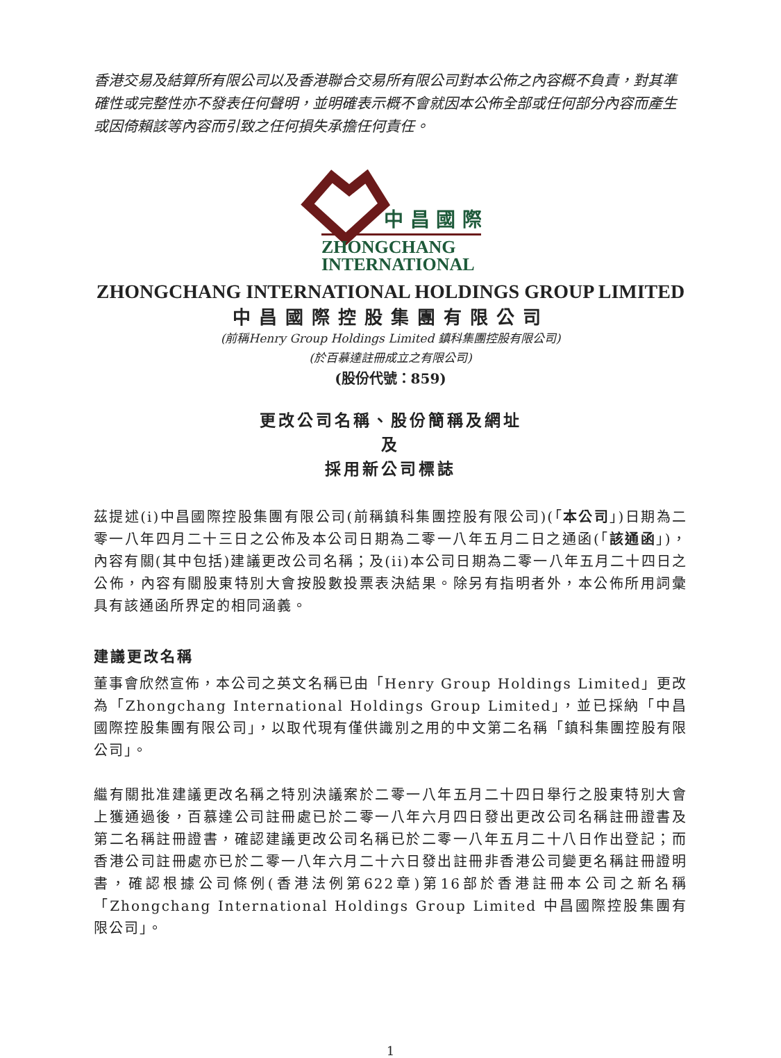香港交易及結算所有限公司以及香港聯合交易所有限公司對本公佈之內容概不負責，對其準確性或完整性亦不發表任何聲明，並明確表示概不會就因本公佈全部或任何部分內容而產生或因倚賴該等內容而引致之任何損失承擔任何責任。
中 昌 國 際
ZHONGCHANG
INTERNATIONAL
ZHONGCHANG INTERNATIONAL HOLDINGS GROUP LIMITED
中昌國際控股集團有限公司
(前稱Henry Group Holdings Limited 鎮科集團控股有限公司)
(於百慕達註冊成立之有限公司)
(股份代號：859)
更改公司名稱、股份簡稱及網址
及
採用新公司標誌
茲提述(i)中昌國際控股集團有限公司(前稱鎮科集團控股有限公司)(「本公司」)日期為二零一八年四月二十三日之公佈及本公司日期為二零一八年五月二日之通函(「該通函」)，內容有關(其中包括)建議更改公司名稱；及(ii)本公司日期為二零一八年五月二十四日之公佈，內容有關股東特別大會按股數投票表決結果。除另有指明者外，本公佈所用詞彙具有該通函所界定的相同涵義。
建議更改名稱
董事會欣然宣佈，本公司之英文名稱已由「Henry Group Holdings Limited」更改為「Zhongchang International Holdings Group Limited」，並已採納「中昌國際控股集團有限公司」，以取代現有僅供識別之用的中文第二名稱「鎮科集團控股有限公司」。
繼有關批准建議更改名稱之特別決議案於二零一八年五月二十四日舉行之股東特別大會上獲通過後，百慕達公司註冊處已於二零一八年六月四日發出更改公司名稱註冊證書及第二名稱註冊證書，確認建議更改公司名稱已於二零一八年五月二十八日作出登記；而香港公司註冊處亦已於二零一八年六月二十六日發出註冊非香港公司變更名稱註冊證明書，確認根據公司條例(香港法例第622章)第16部於香港註冊本公司之新名稱「Zhongchang International Holdings Group Limited 中昌國際控股集團有限公司」。
1